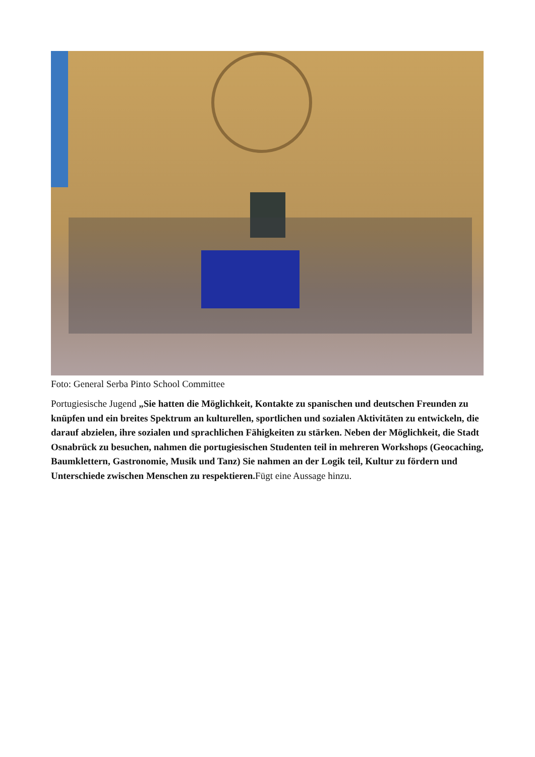Foto: General Serba Pinto School Committee
Portugiesische Jugend „Sie hatten die Möglichkeit, Kontakte zu spanischen und deutschen Freunden zu knüpfen und ein breites Spektrum an kulturellen, sportlichen und sozialen Aktivitäten zu entwickeln, die darauf abzielen, ihre sozialen und sprachlichen Fähigkeiten zu stärken. Neben der Möglichkeit, die Stadt Osnabrück zu besuchen, nahmen die portugiesischen Studenten teil in mehreren Workshops (Geocaching, Baumklettern, Gastronomie, Musik und Tanz) Sie nahmen an der Logik teil, Kultur zu fördern und Unterschiede zwischen Menschen zu respektieren. Fügt eine Aussage hinzu.